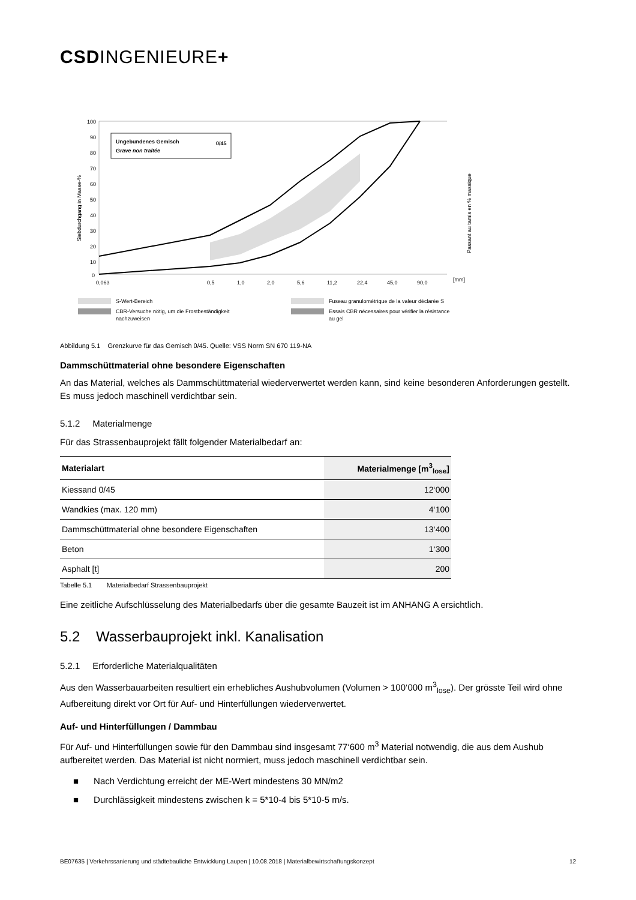CSDINGENIEURE+
100
90
80
70
60
50
40
30
20
10
0
Ungebundenes Gemisch
0/45
Grave non traitée
0,063
0,5
1,0
2,0
5,6
11,2
22,4
45,0
90,0
[mm]
Siebdurchgang in Masse-%
Passant au tamis en % massique
S-Wert-Bereich
CBR-Versuche nötig, um die Frostbeständigkeit
nachzuweisen
Fuseau granulométrique de la valeur déclarée S
Essais CBR nécessaires pour vérifier la résistance
au gel
Abbildung 5.1 Grenzkurve für das Gemisch 0/45. Quelle: VSS Norm SN 670 119-NA
Dammschüttmaterial ohne besondere Eigenschaften
An das Material, welches als Dammschüttmaterial wiederverwertet werden kann, sind keine besonderen Anforderungen gestellt. Es muss jedoch maschinell verdichtbar sein.
5.1.2 Materialmenge
Für das Strassenbauprojekt fällt folgender Materialbedarf an:
| Materialart | Materialmenge [m<sup>3</sup><sub>lose</sub>] |
| --- | --- |
| Kiessand 0/45 | 12‘000 |
| Wandkies (max. 120 mm) | 4‘100 |
| Dammschüttmaterial ohne besondere Eigenschaften | 13‘400 |
| Beton | 1‘300 |
| Asphalt [t] | 200 |
Tabelle 5.1 Materialbedarf Strassenbauprojekt
Eine zeitliche Aufschlüsselung des Materialbedarfs über die gesamte Bauzeit ist im ANHANG A ersichtlich.
5.2 Wasserbauprojekt inkl. Kanalisation
5.2.1 Erforderliche Materialqualitäten
Aus den Wasserbauarbeiten resultiert ein erhebliches Aushubvolumen (Volumen > 100‘000 m<sup>3</sup><sub>lose</sub>). Der grösste Teil wird ohne Aufbereitung direkt vor Ort für Auf- und Hinterfüllungen wiederverwertet.
Auf- und Hinterfüllungen / Dammbau
Für Auf- und Hinterfüllungen sowie für den Dammbau sind insgesamt 77‘600 m<sup>3</sup> Material notwendig, die aus dem Aushub aufbereitet werden. Das Material ist nicht normiert, muss jedoch maschinell verdichtbar sein.
■ Nach Verdichtung erreicht der ME-Wert mindestens 30 MN/m2
■ Durchlässigkeit mindestens zwischen k = 5*10-4 bis 5*10-5 m/s.
BE07635 | Verkehrssanierung und städtebauliche Entwicklung Laupen | 10.08.2018 | Materialbewirtschaftungskonzept 12